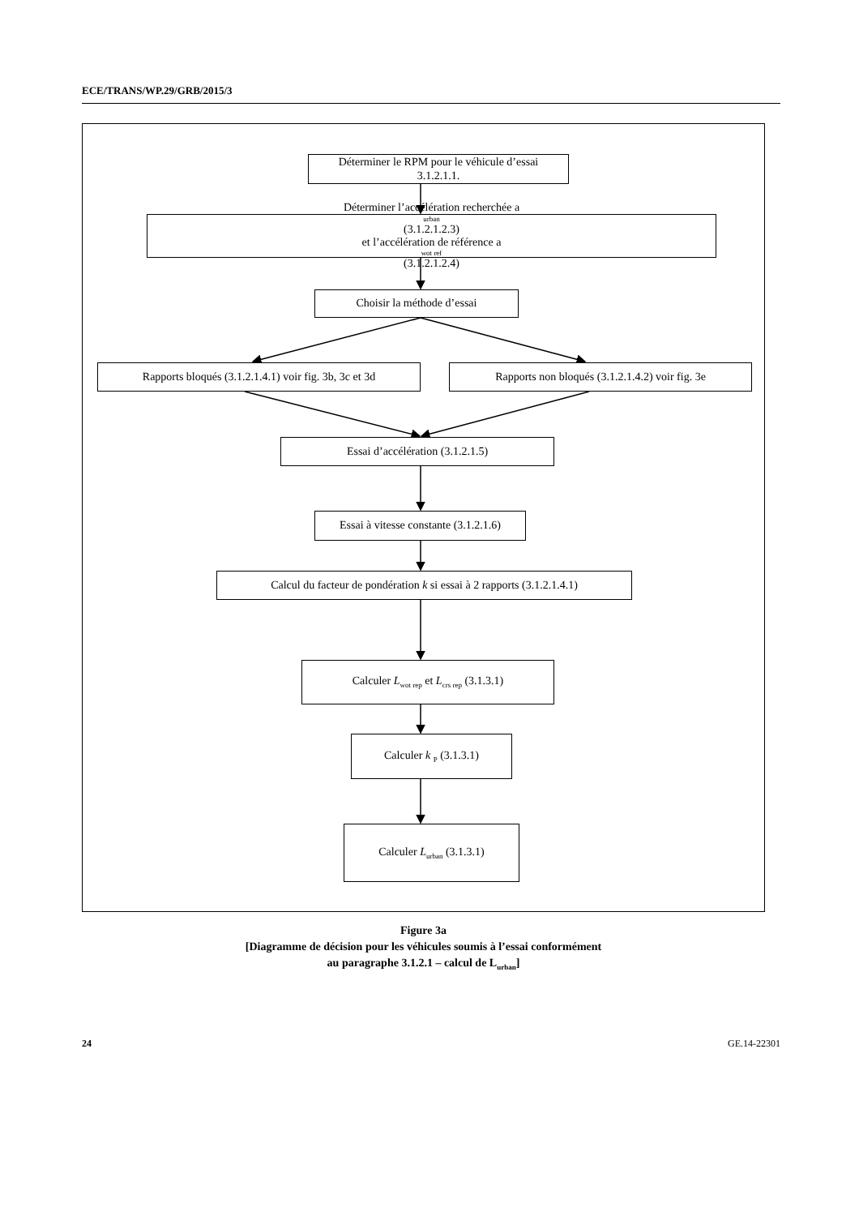ECE/TRANS/WP.29/GRB/2015/3
Déterminer le RPM pour le véhicule d’essai
3.1.2.1.1.
Déterminer l’accélération recherchée a<sub>urban</sub> (3.1.2.1.2.3)
et l’accélération de référence a<sub>wot ref</sub> (3.1.2.1.2.4)
Choisir la méthode d’essai
Rapports bloqués (3.1.2.1.4.1) voir fig. 3b, 3c et 3d
Rapports non bloqués (3.1.2.1.4.2) voir fig. 3e
Essai d’accélération (3.1.2.1.5)
Essai à vitesse constante (3.1.2.1.6)
Calcul du facteur de pondération k si essai à 2 rapports (3.1.2.1.4.1)
Calculer L<sub>wot rep</sub> et L<sub>crs rep</sub> (3.1.3.1)
Calculer k <sub>P</sub> (3.1.3.1)
Calculer L<sub>urban</sub> (3.1.3.1)
Figure 3a
[Diagramme de décision pour les véhicules soumis à l’essai conformément
au paragraphe 3.1.2.1 – calcul de L<sub>urban</sub>]
24 GE.14-22301